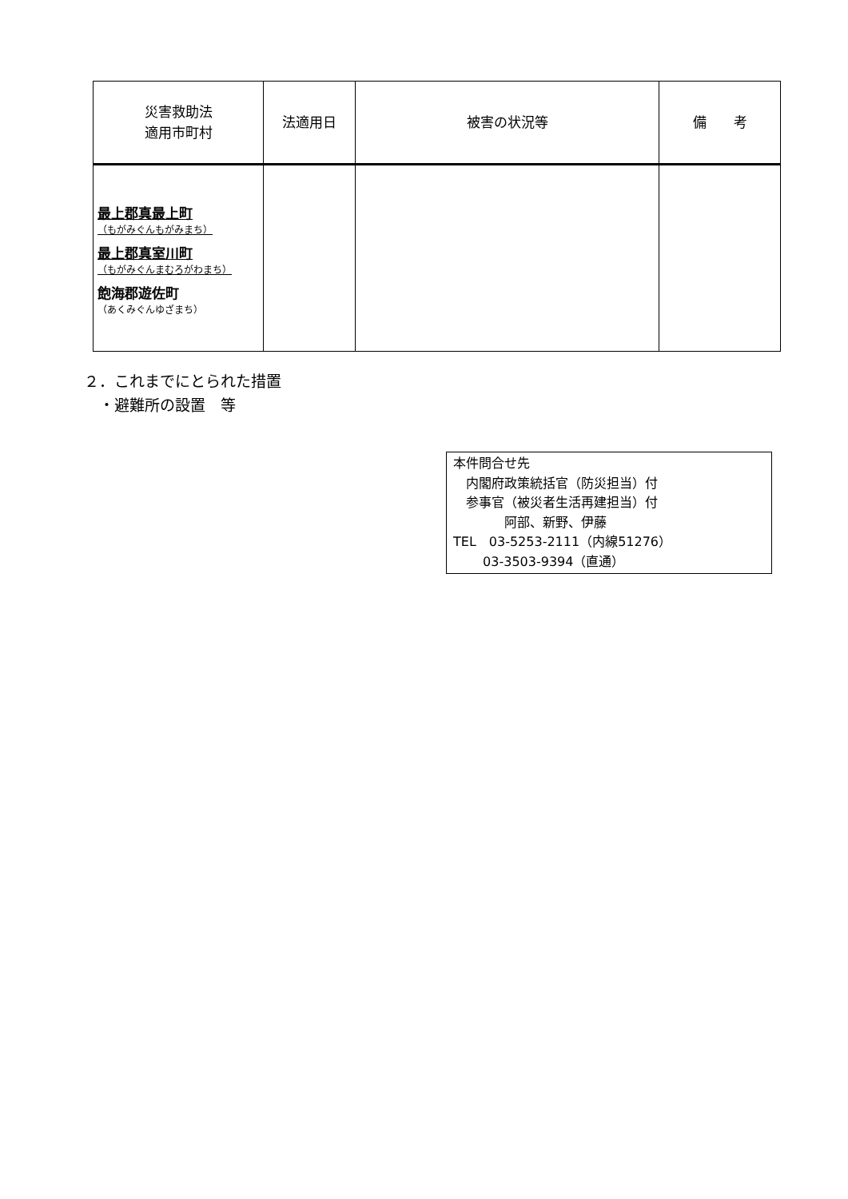| 災害救助法 適用市町村 | 法適用日 | 被害の状況等 | 備 考 |
| --- | --- | --- | --- |
| 最上郡真最上町 （もがみぐんもがみまち） 最上郡真室川町 （もがみぐんまむろがわまち） 飽海郡遊佐町 （あくみぐんゆざまち） | | | |
２．これまでにとられた措置
　・避難所の設置　等
本件問合せ先
　内閣府政策統括官（防災担当）付
　参事官（被災者生活再建担当）付
　　　　阿部、新野、伊藤
TEL　03-5253-2111（内線51276）
　　 03-3503-9394（直通）